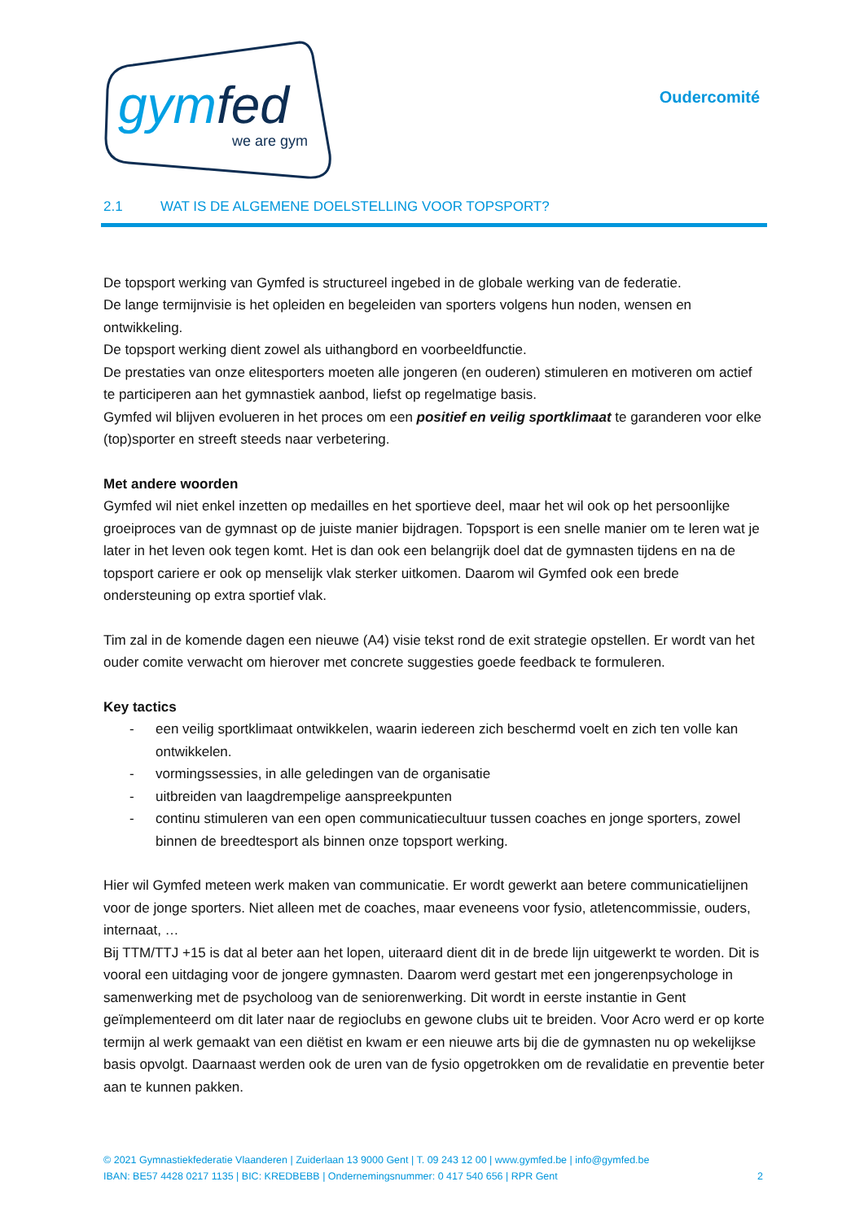gymfed
we are gym
Oudercomité
2.1 WAT IS DE ALGEMENE DOELSTELLING VOOR TOPSPORT?
De topsport werking van Gymfed is structureel ingebed in de globale werking van de federatie.
De lange termijnvisie is het opleiden en begeleiden van sporters volgens hun noden, wensen en ontwikkeling.
De topsport werking dient zowel als uithangbord en voorbeeldfunctie.
De prestaties van onze elitesporters moeten alle jongeren (en ouderen) stimuleren en motiveren om actief te participeren aan het gymnastiek aanbod, liefst op regelmatige basis.
Gymfed wil blijven evolueren in het proces om een positief en veilig sportklimaat te garanderen voor elke (top)sporter en streeft steeds naar verbetering.
Met andere woorden
Gymfed wil niet enkel inzetten op medailles en het sportieve deel, maar het wil ook op het persoonlijke groeiproces van de gymnast op de juiste manier bijdragen. Topsport is een snelle manier om te leren wat je later in het leven ook tegen komt. Het is dan ook een belangrijk doel dat de gymnasten tijdens en na de topsport cariere er ook op menselijk vlak sterker uitkomen. Daarom wil Gymfed ook een brede ondersteuning op extra sportief vlak.
Tim zal in de komende dagen een nieuwe (A4) visie tekst rond de exit strategie opstellen. Er wordt van het ouder comite verwacht om hierover met concrete suggesties goede feedback te formuleren.
Key tactics
- een veilig sportklimaat ontwikkelen, waarin iedereen zich beschermd voelt en zich ten volle kan ontwikkelen.
- vormingssessies, in alle geledingen van de organisatie
- uitbreiden van laagdrempelige aanspreekpunten
- continu stimuleren van een open communicatiecultuur tussen coaches en jonge sporters, zowel binnen de breedtesport als binnen onze topsport werking.
Hier wil Gymfed meteen werk maken van communicatie. Er wordt gewerkt aan betere communicatielijnen voor de jonge sporters. Niet alleen met de coaches, maar eveneens voor fysio, atletencommissie, ouders, internaat, …
Bij TTM/TTJ +15 is dat al beter aan het lopen, uiteraard dient dit in de brede lijn uitgewerkt te worden. Dit is vooral een uitdaging voor de jongere gymnasten. Daarom werd gestart met een jongerenpsychologe in samenwerking met de psycholoog van de seniorenwerking. Dit wordt in eerste instantie in Gent geïmplementeerd om dit later naar de regioclubs en gewone clubs uit te breiden. Voor Acro werd er op korte termijn al werk gemaakt van een diëtist en kwam er een nieuwe arts bij die de gymnasten nu op wekelijkse basis opvolgt. Daarnaast werden ook de uren van de fysio opgetrokken om de revalidatie en preventie beter aan te kunnen pakken.
© 2021 Gymnastiekfederatie Vlaanderen | Zuiderlaan 13 9000 Gent | T. 09 243 12 00 | www.gymfed.be | info@gymfed.be
IBAN: BE57 4428 0217 1135 | BIC: KREDBEBB | Ondernemingsnummer: 0 417 540 656 | RPR Gent 2